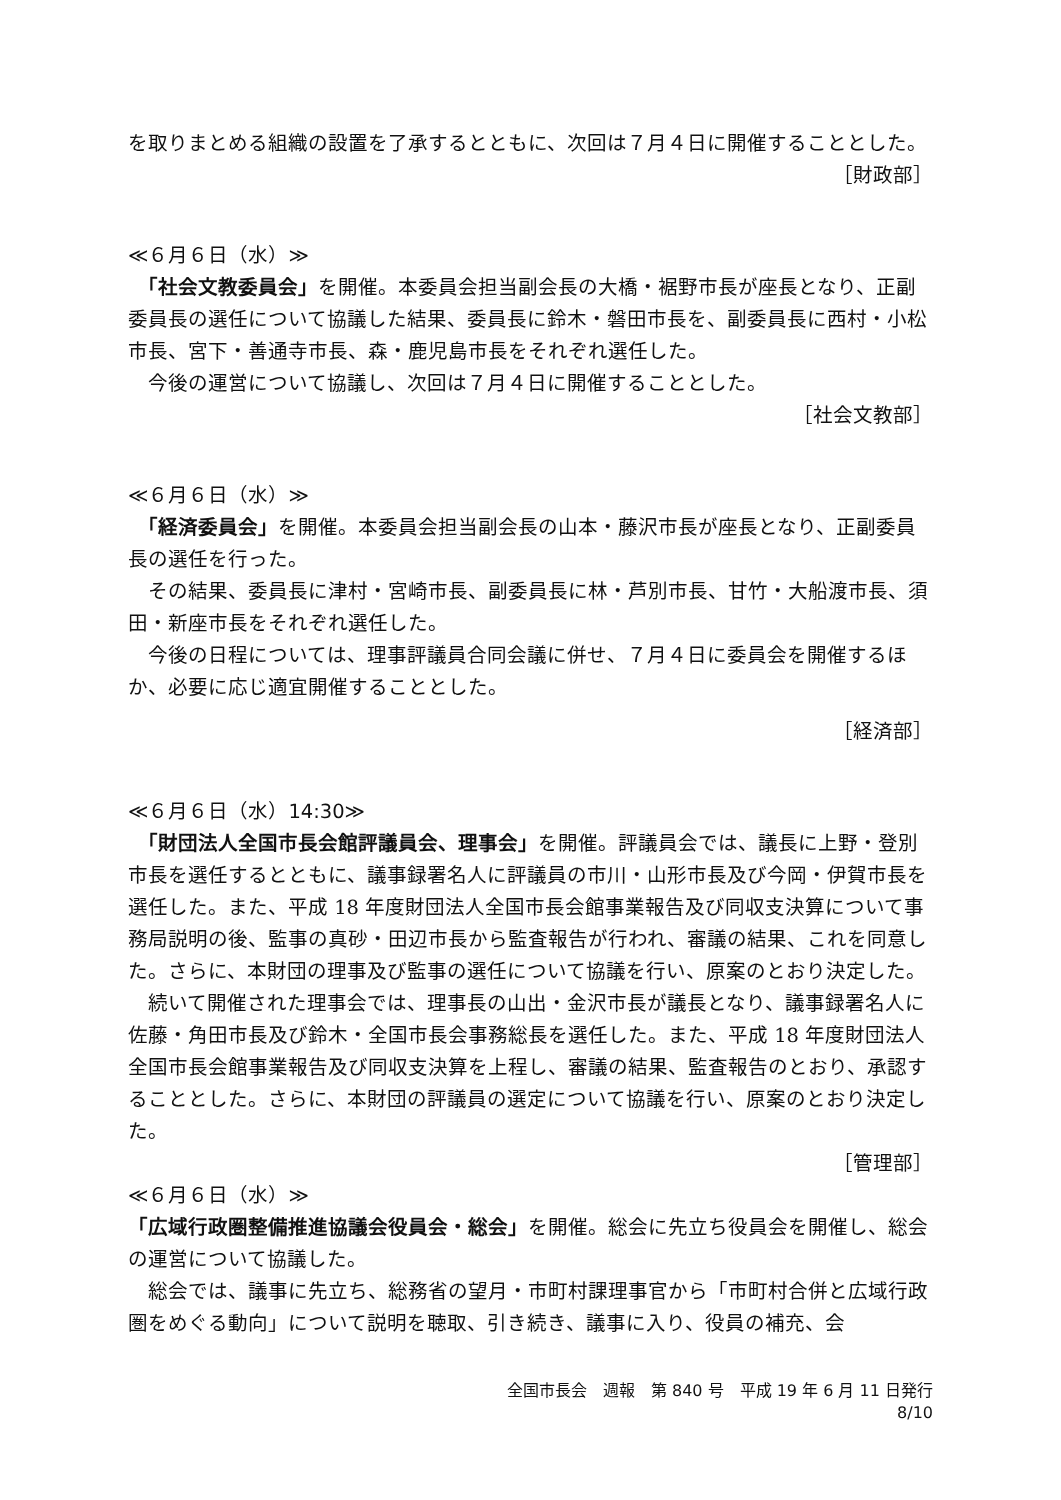を取りまとめる組織の設置を了承するとともに、次回は７月４日に開催することとした。
［財政部］
≪６月６日（水）≫
　「社会文教委員会」を開催。本委員会担当副会長の大橋・裾野市長が座長となり、正副委員長の選任について協議した結果、委員長に鈴木・磐田市長を、副委員長に西村・小松市長、宮下・善通寺市長、森・鹿児島市長をそれぞれ選任した。
　今後の運営について協議し、次回は７月４日に開催することとした。
［社会文教部］
≪６月６日（水）≫
　「経済委員会」を開催。本委員会担当副会長の山本・藤沢市長が座長となり、正副委員長の選任を行った。
　その結果、委員長に津村・宮崎市長、副委員長に林・芦別市長、甘竹・大船渡市長、須田・新座市長をそれぞれ選任した。
　今後の日程については、理事評議員合同会議に併せ、７月４日に委員会を開催するほか、必要に応じ適宜開催することとした。
［経済部］
≪６月６日（水）14:30≫
　「財団法人全国市長会館評議員会、理事会」を開催。評議員会では、議長に上野・登別市長を選任するとともに、議事録署名人に評議員の市川・山形市長及び今岡・伊賀市長を選任した。また、平成 18 年度財団法人全国市長会館事業報告及び同収支決算について事務局説明の後、監事の真砂・田辺市長から監査報告が行われ、審議の結果、これを同意した。さらに、本財団の理事及び監事の選任について協議を行い、原案のとおり決定した。
　続いて開催された理事会では、理事長の山出・金沢市長が議長となり、議事録署名人に佐藤・角田市長及び鈴木・全国市長会事務総長を選任した。また、平成 18 年度財団法人全国市長会館事業報告及び同収支決算を上程し、審議の結果、監査報告のとおり、承認することとした。さらに、本財団の評議員の選定について協議を行い、原案のとおり決定した。
［管理部］
≪６月６日（水）≫
「広域行政圏整備推進協議会役員会・総会」を開催。総会に先立ち役員会を開催し、総会の運営について協議した。
　総会では、議事に先立ち、総務省の望月・市町村課理事官から「市町村合併と広域行政圏をめぐる動向」について説明を聴取、引き続き、議事に入り、役員の補充、会
全国市長会　週報　第 840 号　平成 19 年 6 月 11 日発行
8/10